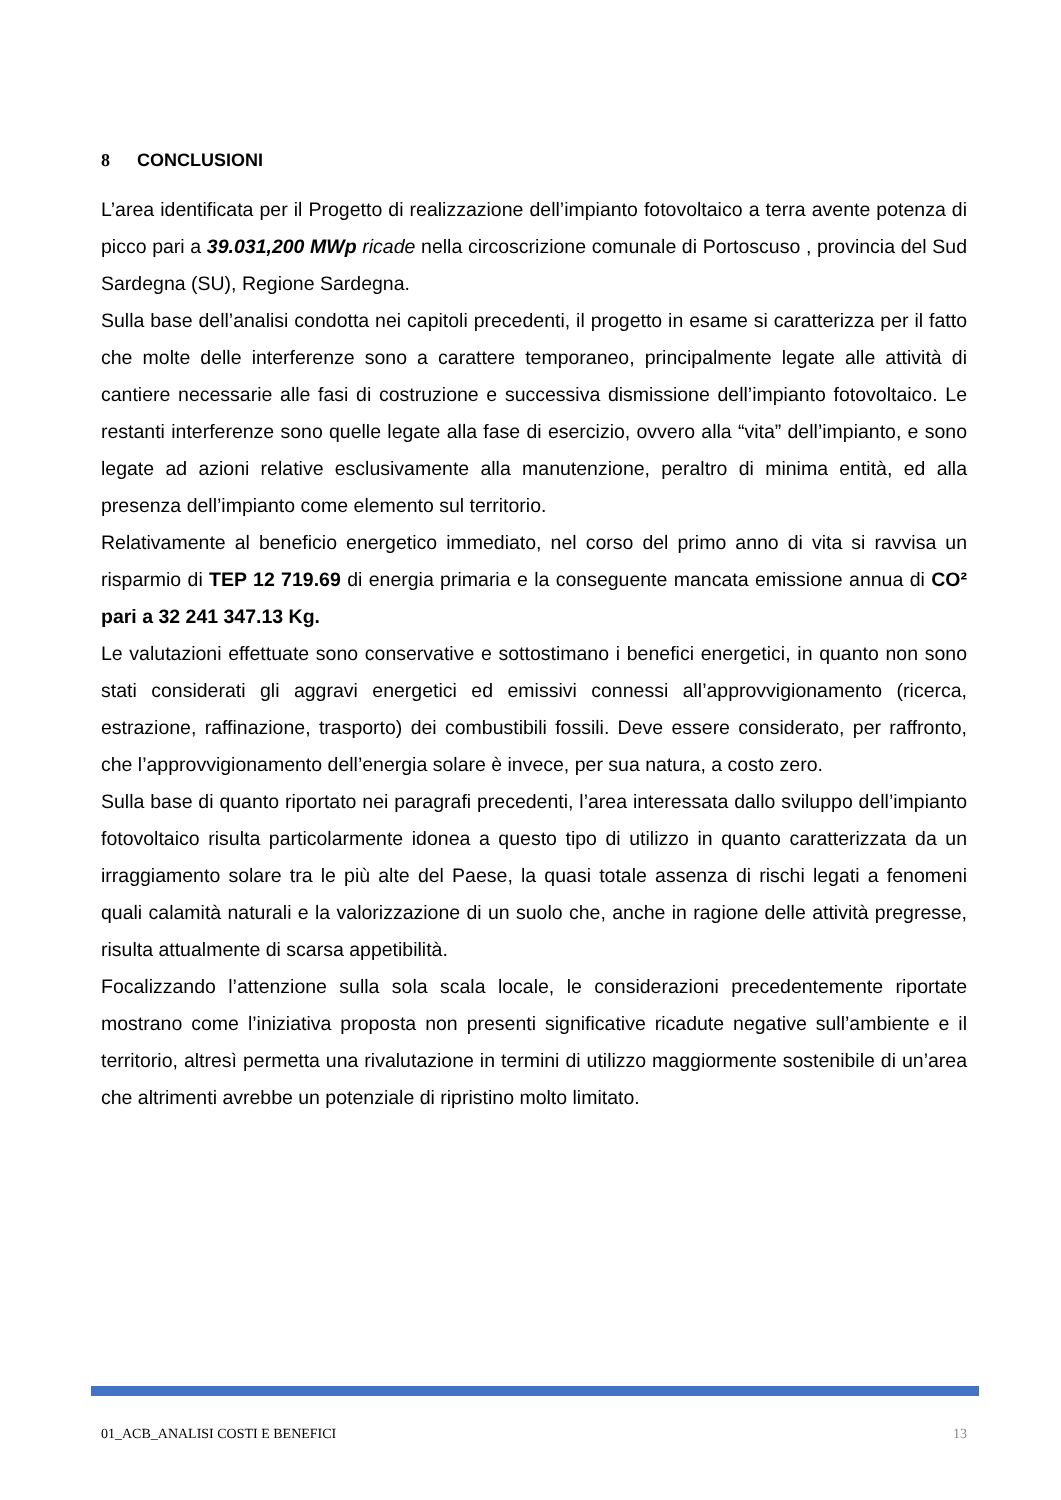8 CONCLUSIONI
L’area identificata per il Progetto di realizzazione dell’impianto fotovoltaico a terra avente potenza di picco pari a 39.031,200 MWp ricade nella circoscrizione comunale di Portoscuso , provincia del Sud Sardegna (SU), Regione Sardegna.
Sulla base dell’analisi condotta nei capitoli precedenti, il progetto in esame si caratterizza per il fatto che molte delle interferenze sono a carattere temporaneo, principalmente legate alle attività di cantiere necessarie alle fasi di costruzione e successiva dismissione dell’impianto fotovoltaico. Le restanti interferenze sono quelle legate alla fase di esercizio, ovvero alla “vita” dell’impianto, e sono legate ad azioni relative esclusivamente alla manutenzione, peraltro di minima entità, ed alla presenza dell’impianto come elemento sul territorio.
Relativamente al beneficio energetico immediato, nel corso del primo anno di vita si ravvisa un risparmio di TEP 12 719.69 di energia primaria e la conseguente mancata emissione annua di CO² pari a 32 241 347.13 Kg.
Le valutazioni effettuate sono conservative e sottostimano i benefici energetici, in quanto non sono stati considerati gli aggravi energetici ed emissivi connessi all’approvvigionamento (ricerca, estrazione, raffinazione, trasporto) dei combustibili fossili. Deve essere considerato, per raffronto, che l’approvvigionamento dell’energia solare è invece, per sua natura, a costo zero.
Sulla base di quanto riportato nei paragrafi precedenti, l’area interessata dallo sviluppo dell’impianto fotovoltaico risulta particolarmente idonea a questo tipo di utilizzo in quanto caratterizzata da un irraggiamento solare tra le più alte del Paese, la quasi totale assenza di rischi legati a fenomeni quali calamità naturali e la valorizzazione di un suolo che, anche in ragione delle attività pregresse, risulta attualmente di scarsa appetibilità.
Focalizzando l’attenzione sulla sola scala locale, le considerazioni precedentemente riportate mostrano come l’iniziativa proposta non presenti significative ricadute negative sull’ambiente e il territorio, altresì permetta una rivalutazione in termini di utilizzo maggiormente sostenibile di un’area che altrimenti avrebbe un potenziale di ripristino molto limitato.
01_ACB_ANALISI COSTI E BENEFICI 13